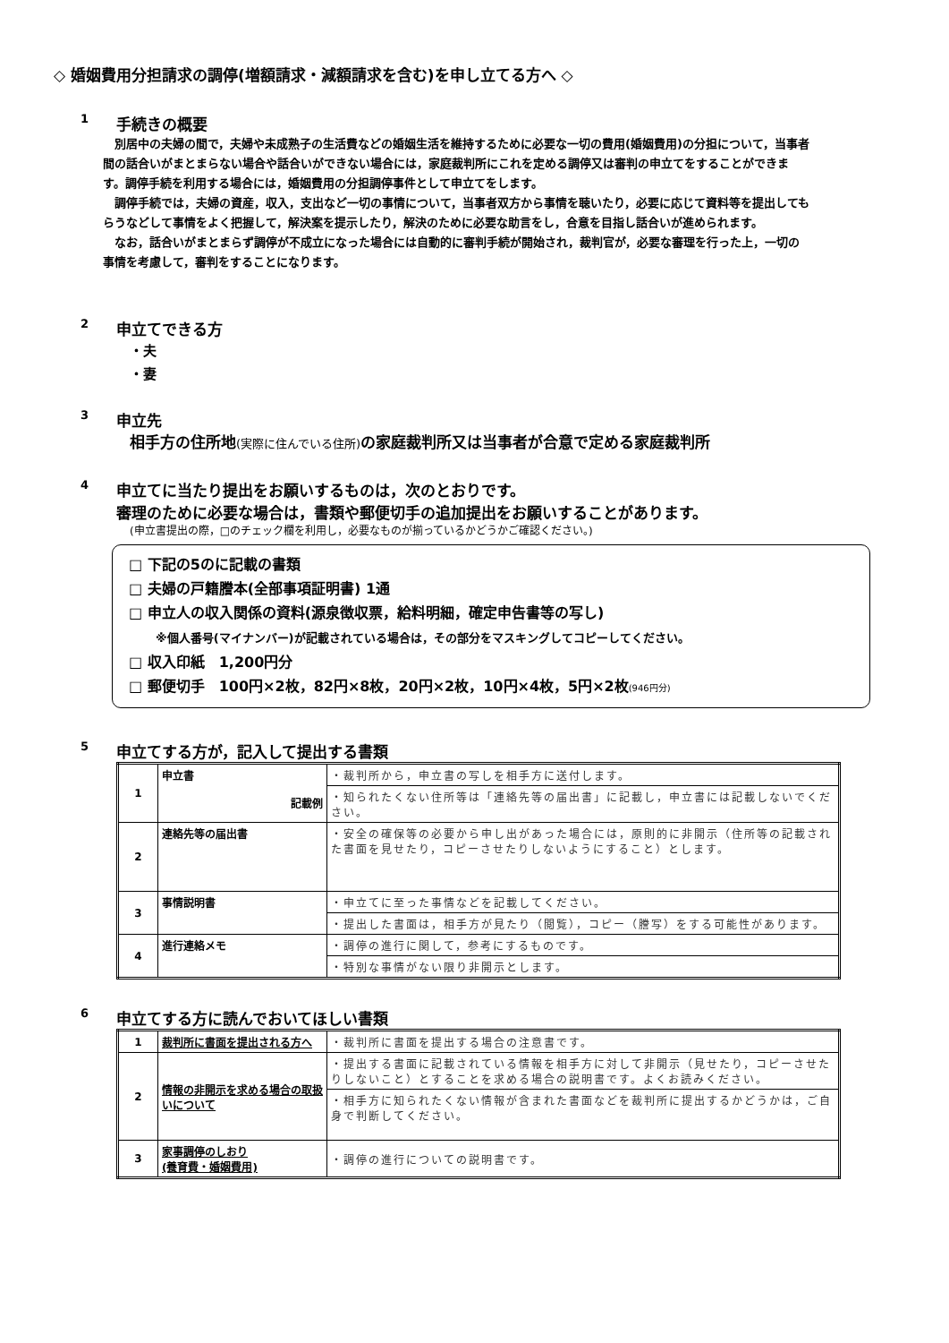◇ 婚姻費用分担請求の調停(増額請求・減額請求を含む)を申し立てる方へ ◇
1 手続きの概要
　別居中の夫婦の間で，夫婦や未成熟子の生活費などの婚姻生活を維持するために必要な一切の費用(婚姻費用)の分担について，当事者間の話合いがまとまらない場合や話合いができない場合には，家庭裁判所にこれを定める調停又は審判の申立てをすることができます。調停手続を利用する場合には，婚姻費用の分担調停事件として申立てをします。
　調停手続では，夫婦の資産，収入，支出など一切の事情について，当事者双方から事情を聴いたり，必要に応じて資料等を提出してもらうなどして事情をよく把握して，解決案を提示したり，解決のために必要な助言をし，合意を目指し話合いが進められます。
　なお，話合いがまとまらず調停が不成立になった場合には自動的に審判手続が開始され，裁判官が，必要な審理を行った上，一切の事情を考慮して，審判をすることになります。
2 申立てできる方
・夫
・妻
3 申立先
相手方の住所地(実際に住んでいる住所) の家庭裁判所又は当事者が合意で定める家庭裁判所
4 申立てに当たり提出をお願いするものは，次のとおりです。
審理のために必要な場合は，書類や郵便切手の追加提出をお願いすることがあります。
(申立書提出の際，□のチェック欄を利用し，必要なものが揃っているかどうかご確認ください。)
□ 下記の5のに記載の書類
□ 夫婦の戸籍謄本(全部事項証明書) 1通
□ 申立人の収入関係の資料(源泉徴収票，給料明細，確定申告書等の写し)
※個人番号(マイナンバー)が記載されている場合は，その部分をマスキングしてコピーしてください。
□ 収入印紙　1,200円分
□ 郵便切手　100円×2枚，82円×8枚，20円×2枚，10円×4枚，5円×2枚(946円分)
5 申立てする方が，記入して提出する書類
| 1 | 申立書 記載例 | ・裁判所から，申立書の写しを相手方に送付します。 |
| | | ・知られたくない住所等は「連絡先等の届出書」に記載し，申立書には記載しないでください。 |
| 2 | 連絡先等の届出書 | ・安全の確保等の必要から申し出があった場合には，原則的に非開示（住所等の記載された書面を見せたり，コピーさせたりしないようにすること）とします。 |
| 3 | 事情説明書 | ・申立てに至った事情などを記載してください。 |
| | | ・提出した書面は，相手方が見たり（閲覧），コピー（謄写）をする可能性があります。 |
| 4 | 進行連絡メモ | ・調停の進行に関して，参考にするものです。 |
| | | ・特別な事情がない限り非開示とします。 |
6 申立てする方に読んでおいてほしい書類
| 1 | 裁判所に書面を提出される方へ | ・裁判所に書面を提出する場合の注意書です。 |
| 2 | 情報の非開示を求める場合の取扱いについて | ・提出する書面に記載されている情報を相手方に対して非開示（見せたり，コピーさせたりしないこと）とすることを求める場合の説明書です。よくお読みください。 |
| | | ・相手方に知られたくない情報が含まれた書面などを裁判所に提出するかどうかは，ご自身で判断してください。 |
| 3 | 家事調停のしおり (養育費・婚姻費用) | ・調停の進行についての説明書です。 |